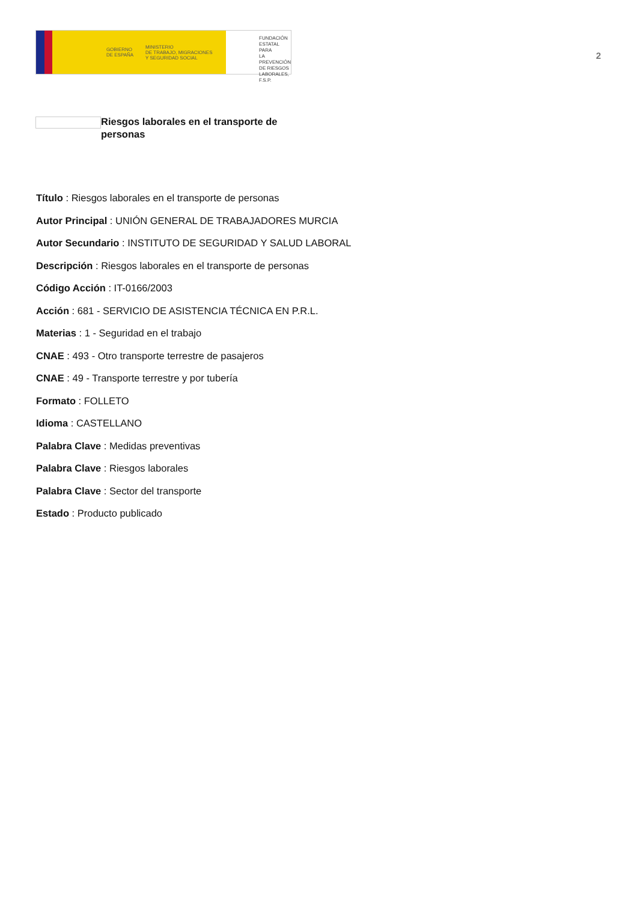GOBIERNO
DE ESPAÑA MINISTERIO
DE TRABAJO, MIGRACIONES
Y SEGURIDAD SOCIAL
FUNDACIÓN
ESTATAL PARA
LA PREVENCIÓN
DE RIESGOS
LABORALES, F.S.P.
2
Riesgos laborales en el transporte de personas
Título : Riesgos laborales en el transporte de personas
Autor Principal : UNIÓN GENERAL DE TRABAJADORES MURCIA
Autor Secundario : INSTITUTO DE SEGURIDAD Y SALUD LABORAL
Descripción : Riesgos laborales en el transporte de personas
Código Acción : IT-0166/2003
Acción : 681 - SERVICIO DE ASISTENCIA TÉCNICA EN P.R.L.
Materias : 1 - Seguridad en el trabajo
CNAE : 493 - Otro transporte terrestre de pasajeros
CNAE : 49 - Transporte terrestre y por tubería
Formato : FOLLETO
Idioma : CASTELLANO
Palabra Clave : Medidas preventivas
Palabra Clave : Riesgos laborales
Palabra Clave : Sector del transporte
Estado : Producto publicado